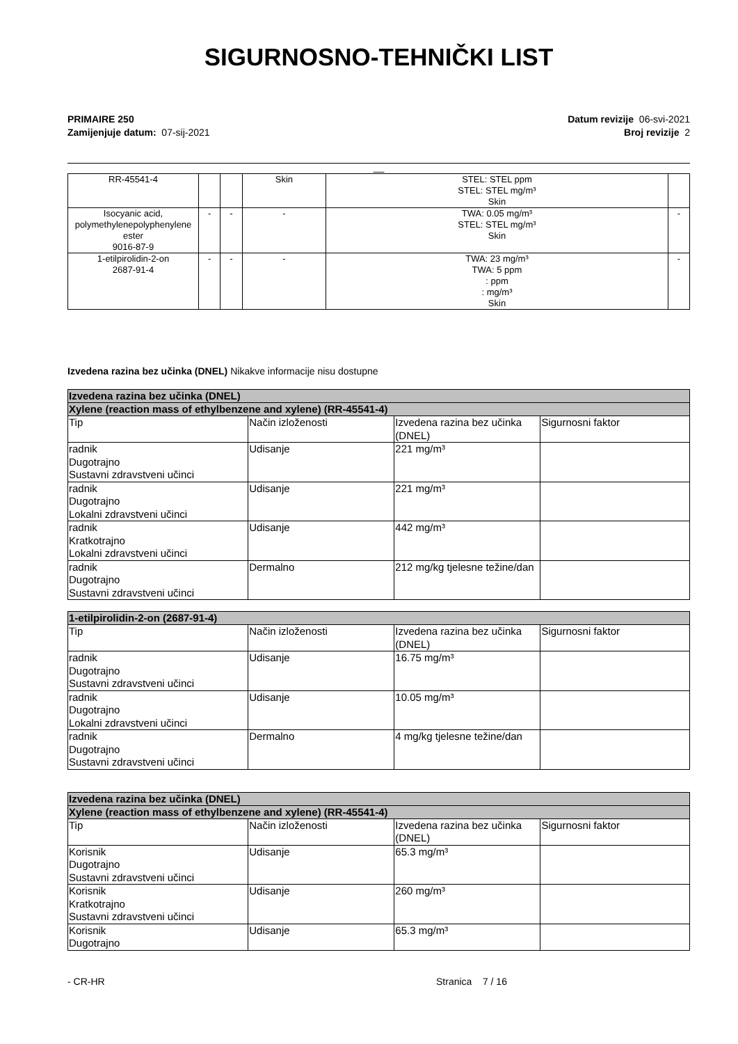SIGURNOSNO-TEHNIČKI LIST
PRIMAIRE 250
Zamijenjuje datum: 07-sij-2021
Datum revizije 06-svi-2021
Broj revizije 2
__
| RR-45541-4 | | | Skin | STEL: STEL ppm STEL: STEL mg/m³ Skin | |
| Isocyanic acid, polymethylenepolyphenylene ester 9016-87-9 | - | - | - | TWA: 0.05 mg/m³ STEL: STEL mg/m³ Skin | - |
| 1-etilpirolidin-2-on 2687-91-4 | - | - | - | TWA: 23 mg/m³ TWA: 5 ppm : ppm : mg/m³ Skin | - |
Izvedena razina bez učinka (DNEL) Nikakve informacije nisu dostupne
| Izvedena razina bez učinka (DNEL) | | | |
| --- | --- | --- | --- |
| Xylene (reaction mass of ethylbenzene and xylene) (RR-45541-4) | | | |
| Tip | Način izloženosti | Izvedena razina bez učinka (DNEL) | Sigurnosni faktor |
| radnik Dugotrajno Sustavni zdravstveni učinci | Udisanje | 221 mg/m³ | |
| radnik Dugotrajno Lokalni zdravstveni učinci | Udisanje | 221 mg/m³ | |
| radnik Kratkotrajno Lokalni zdravstveni učinci | Udisanje | 442 mg/m³ | |
| radnik Dugotrajno Sustavni zdravstveni učinci | Dermalno | 212 mg/kg tjelesne težine/dan | |
| 1-etilpirolidin-2-on (2687-91-4) | | | |
| --- | --- | --- | --- |
| Tip | Način izloženosti | Izvedena razina bez učinka (DNEL) | Sigurnosni faktor |
| radnik Dugotrajno Sustavni zdravstveni učinci | Udisanje | 16.75 mg/m³ | |
| radnik Dugotrajno Lokalni zdravstveni učinci | Udisanje | 10.05 mg/m³ | |
| radnik Dugotrajno Sustavni zdravstveni učinci | Dermalno | 4 mg/kg tjelesne težine/dan | |
| Izvedena razina bez učinka (DNEL) | | | |
| --- | --- | --- | --- |
| Xylene (reaction mass of ethylbenzene and xylene) (RR-45541-4) | | | |
| Tip | Način izloženosti | Izvedena razina bez učinka (DNEL) | Sigurnosni faktor |
| Korisnik Dugotrajno Sustavni zdravstveni učinci | Udisanje | 65.3 mg/m³ | |
| Korisnik Kratkotrajno Sustavni zdravstveni učinci | Udisanje | 260 mg/m³ | |
| Korisnik Dugotrajno | Udisanje | 65.3 mg/m³ | |
- CR-HR Stranica 7 / 16